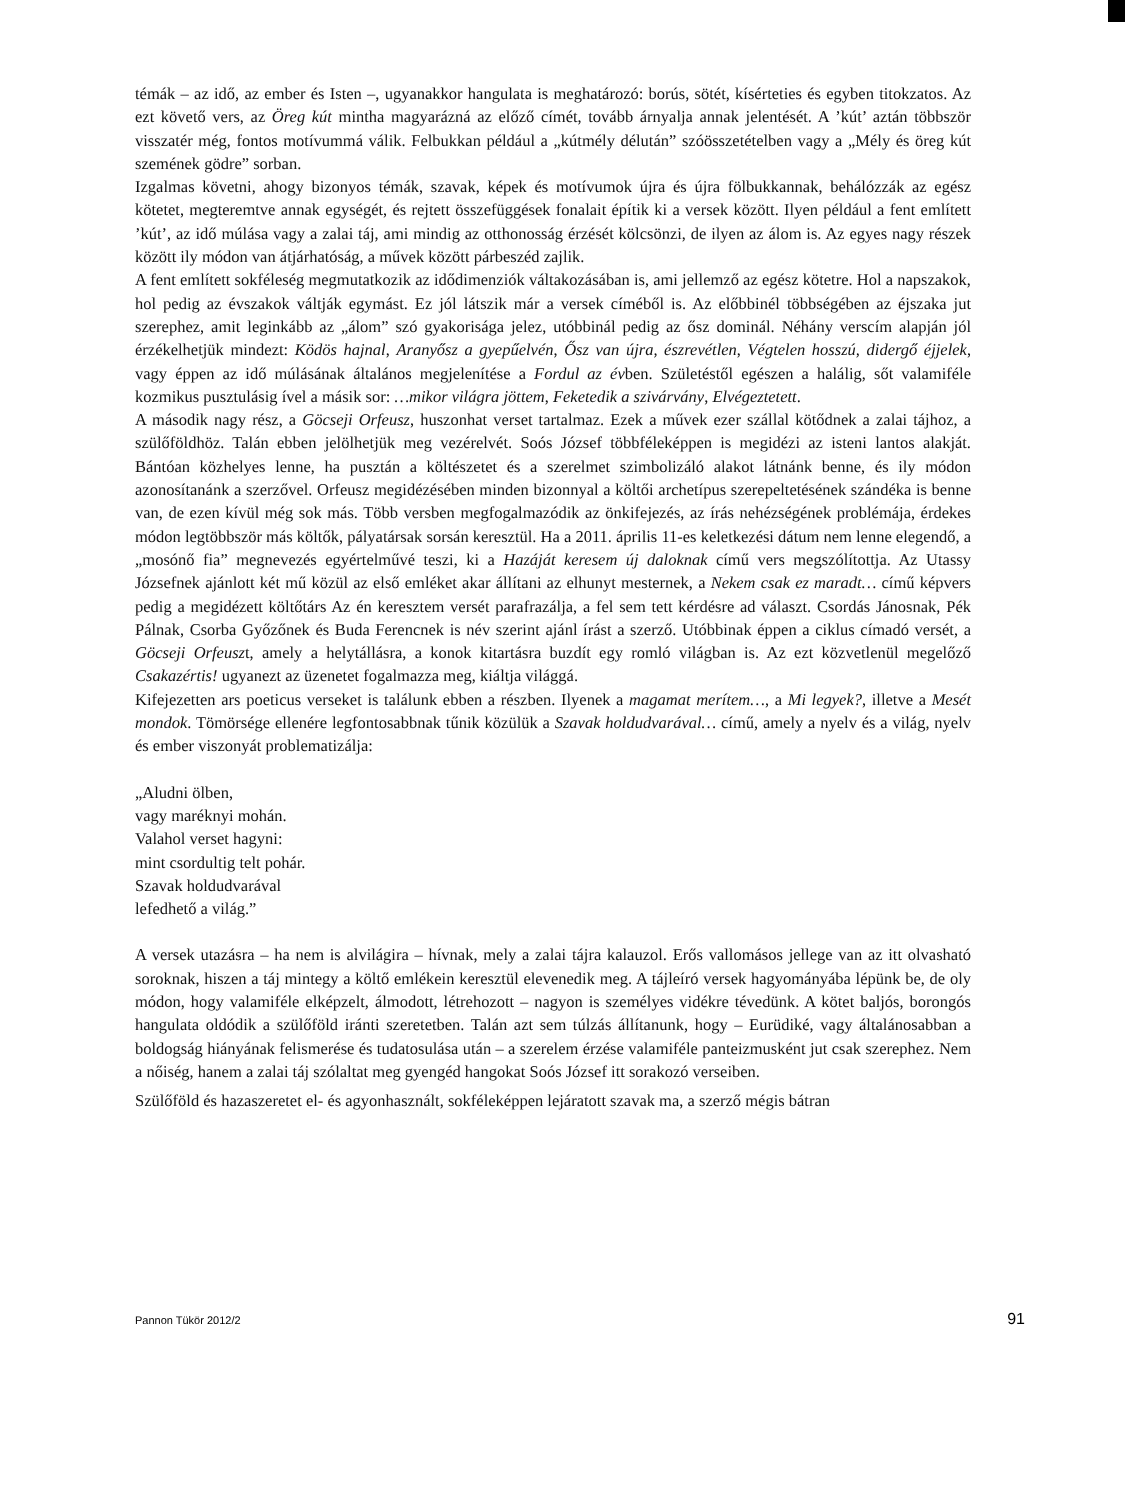témák – az idő, az ember és Isten –, ugyanakkor hangulata is meghatározó: borús, sötét, kísérteties és egyben titokzatos. Az ezt követő vers, az Öreg kút mintha magyarázná az előző címét, tovább árnyalja annak jelentését. A ’kút’ aztán többször visszatér még, fontos motívummá válik. Felbukkan például a „kútmély délután” szóösszetételben vagy a „Mély és öreg kút szemének gödre” sorban.
Izgalmas követni, ahogy bizonyos témák, szavak, képek és motívumok újra és újra fölbukkannak, behálózzák az egész kötetet, megteremtve annak egységét, és rejtett összefüggések fonalait építik ki a versek között. Ilyen például a fent említett ’kút’, az idő múlása vagy a zalai táj, ami mindig az otthonosság érzését kölcsönzi, de ilyen az álom is. Az egyes nagy részek között ily módon van átjárhatóság, a művek között párbeszéd zajlik.
A fent említett sokféleség megmutatkozik az idődimenziók váltakozásában is, ami jellemző az egész kötetre. Hol a napszakok, hol pedig az évszakok váltják egymást. Ez jól látszik már a versek címéből is. Az előbbinél többségében az éjszaka jut szerephez, amit leginkább az „álom” szó gyakorisága jelez, utóbbinál pedig az ősz dominál. Néhány verscím alapján jól érzékelhetjük mindezt: Ködös hajnal, Aranyősz a gyepűelvén, Ősz van újra, észrevétlen, Végtelen hosszú, didergő éjjelek, vagy éppen az idő múlásának általános megjelenítése a Fordul az évben. Születéstől egészen a halálig, sőt valamiféle kozmikus pusztulásig ível a másik sor: …mikor világra jöttem, Feketedik a szivárvány, Elvégeztetett.
A második nagy rész, a Göcseji Orfeusz, huszonhat verset tartalmaz. Ezek a művek ezer szállal kötődnek a zalai tájhoz, a szülőföldhöz. Talán ebben jelölhetjük meg vezérelvét. Soós József többféleképpen is megidézi az isteni lantos alakját. Bántóan közhelyes lenne, ha pusztán a költészetet és a szerelmet szimbolizáló alakot látnánk benne, és ily módon azonosítanánk a szerzővel. Orfeusz megidézésében minden bizonnyal a költői archetípus szerepeltetésének szándéka is benne van, de ezen kívül még sok más. Több versben megfogalmazódik az önkifejezés, az írás nehézségének problémája, érdekes módon legtöbbször más költők, pályatársak sorsán keresztül. Ha a 2011. április 11-es keletkezési dátum nem lenne elegendő, a „mosónő fia” megnevezés egyértelművé teszi, ki a Hazáját keresem új daloknak című vers megszólítottja. Az Utassy Józsefnek ajánlott két mű közül az első emléket akar állítani az elhunyt mesternek, a Nekem csak ez maradt… című képvers pedig a megidézett költőtárs Az én keresztem versét parafrazálja, a fel sem tett kérdésre ad választ. Csordás Jánosnak, Pék Pálnak, Csorba Győzőnek és Buda Ferencnek is név szerint ajánl írást a szerző. Utóbbinak éppen a ciklus címadó versét, a Göcseji Orfeuszt, amely a helytállásra, a konok kitartásra buzdít egy romló világban is. Az ezt közvetlenül megelőző Csakazértis! ugyanezt az üzenetet fogalmazza meg, kiáltja világgá.
Kifejezetten ars poeticus verseket is találunk ebben a részben. Ilyenek a magamat merítem…, a Mi legyek?, illetve a Mesét mondok. Tömörsége ellenére legfontosabbnak tűnik közülük a Szavak holdudvarával… című, amely a nyelv és a világ, nyelv és ember viszonyát problematizálja:
„Aludni ölben,
vagy maréknyi mohán.
Valahol verset hagyni:
mint csordultig telt pohár.
Szavak holdudvarával
lefedhető a világ.”
A versek utazásra – ha nem is alvilágira – hívnak, mely a zalai tájra kalauzol. Erős vallomásos jellege van az itt olvasható soroknak, hiszen a táj mintegy a költő emlékein keresztül elevenedik meg. A tájleíró versek hagyományába lépünk be, de oly módon, hogy valamiféle elképzelt, álmodott, létrehozott – nagyon is személyes vidékre tévedünk. A kötet baljós, borongós hangulata oldódik a szülőföld iránti szeretetben. Talán azt sem túlzás állítanunk, hogy – Eurüdiké, vagy általánosabban a boldogság hiányának felismerése és tudatosulása után – a szerelem érzése valamiféle panteizmusként jut csak szerephez. Nem a nőiség, hanem a zalai táj szólaltat meg gyengéd hangokat Soós József itt sorakozó verseiben.
Szülőföld és hazaszeretet el- és agyonhasznált, sokféleképpen lejáratott szavak ma, a szerző mégis bátran
Pannon Tükör 2012/2 91